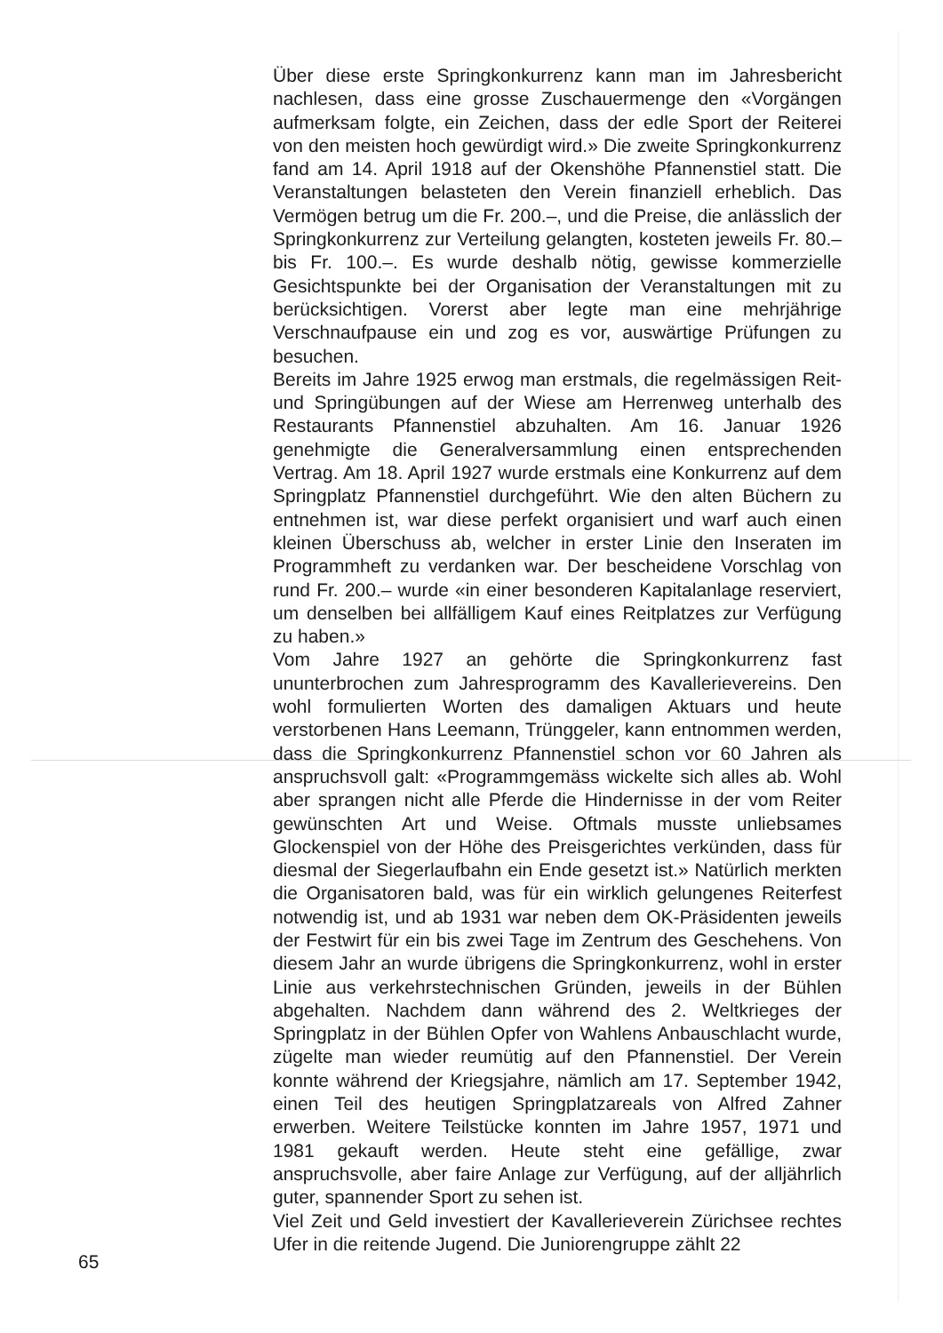Über diese erste Springkonkurrenz kann man im Jahresbericht nachlesen, dass eine grosse Zuschauermenge den «Vorgängen aufmerksam folgte, ein Zeichen, dass der edle Sport der Reiterei von den meisten hoch gewürdigt wird.» Die zweite Springkonkurrenz fand am 14. April 1918 auf der Okenshöhe Pfannenstiel statt. Die Veranstaltungen belasteten den Verein finanziell erheblich. Das Vermögen betrug um die Fr. 200.–, und die Preise, die anlässlich der Springkonkurrenz zur Verteilung gelangten, kosteten jeweils Fr. 80.– bis Fr. 100.–. Es wurde deshalb nötig, gewisse kommerzielle Gesichtspunkte bei der Organisation der Veranstaltungen mit zu berücksichtigen. Vorerst aber legte man eine mehrjährige Verschnaufpause ein und zog es vor, auswärtige Prüfungen zu besuchen.
Bereits im Jahre 1925 erwog man erstmals, die regelmässigen Reit- und Springübungen auf der Wiese am Herrenweg unterhalb des Restaurants Pfannenstiel abzuhalten. Am 16. Januar 1926 genehmigte die Generalversammlung einen entsprechenden Vertrag. Am 18. April 1927 wurde erstmals eine Konkurrenz auf dem Springplatz Pfannenstiel durchgeführt. Wie den alten Büchern zu entnehmen ist, war diese perfekt organisiert und warf auch einen kleinen Überschuss ab, welcher in erster Linie den Inseraten im Programmheft zu verdanken war. Der bescheidene Vorschlag von rund Fr. 200.– wurde «in einer besonderen Kapitalanlage reserviert, um denselben bei allfälligem Kauf eines Reitplatzes zur Verfügung zu haben.»
Vom Jahre 1927 an gehörte die Springkonkurrenz fast ununterbrochen zum Jahresprogramm des Kavallerievereins. Den wohl formulierten Worten des damaligen Aktuars und heute verstorbenen Hans Leemann, Trünggeler, kann entnommen werden, dass die Springkonkurrenz Pfannenstiel schon vor 60 Jahren als anspruchsvoll galt: «Programmgemäss wickelte sich alles ab. Wohl aber sprangen nicht alle Pferde die Hindernisse in der vom Reiter gewünschten Art und Weise. Oftmals musste unliebsames Glockenspiel von der Höhe des Preisgerichtes verkünden, dass für diesmal der Siegerlaufbahn ein Ende gesetzt ist.» Natürlich merkten die Organisatoren bald, was für ein wirklich gelungenes Reiterfest notwendig ist, und ab 1931 war neben dem OK-Präsidenten jeweils der Festwirt für ein bis zwei Tage im Zentrum des Geschehens. Von diesem Jahr an wurde übrigens die Springkonkurrenz, wohl in erster Linie aus verkehrstechnischen Gründen, jeweils in der Bühlen abgehalten. Nachdem dann während des 2. Weltkrieges der Springplatz in der Bühlen Opfer von Wahlens Anbauschlacht wurde, zügelte man wieder reumütig auf den Pfannenstiel. Der Verein konnte während der Kriegsjahre, nämlich am 17. September 1942, einen Teil des heutigen Springplatzareals von Alfred Zahner erwerben. Weitere Teilstücke konnten im Jahre 1957, 1971 und 1981 gekauft werden. Heute steht eine gefällige, zwar anspruchsvolle, aber faire Anlage zur Verfügung, auf der alljährlich guter, spannender Sport zu sehen ist.
Viel Zeit und Geld investiert der Kavallerieverein Zürichsee rechtes Ufer in die reitende Jugend. Die Juniorengruppe zählt 22
65